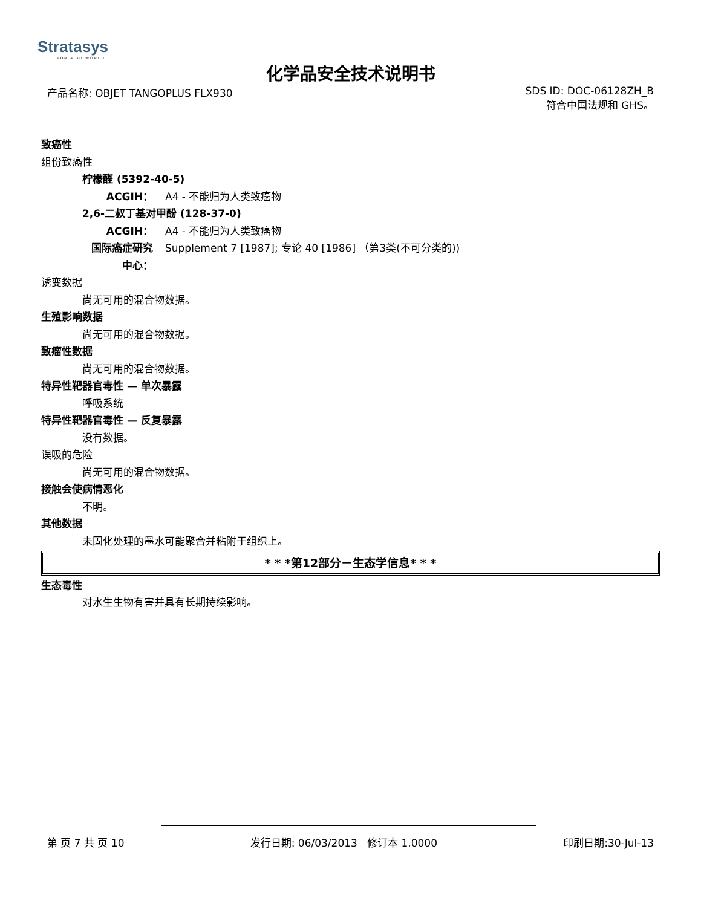Stratasys
FOR A 3D WORLD
化学品安全技术说明书
产品名称: OBJET TANGOPLUS FLX930
SDS ID: DOC-06128ZH_B
符合中国法规和 GHS。
致癌性
组份致癌性
柠檬醛 (5392-40-5)
ACGIH： A4 - 不能归为人类致癌物
2,6-二叔丁基对甲酚 (128-37-0)
ACGIH： A4 - 不能归为人类致癌物
国际癌症研究
中心：
Supplement 7 [1987]; 专论 40 [1986] （第3类(不可分类的))
诱变数据
尚无可用的混合物数据。
生殖影响数据
尚无可用的混合物数据。
致瘤性数据
尚无可用的混合物数据。
特异性靶器官毒性 — 单次暴露
呼吸系统
特异性靶器官毒性 — 反复暴露
没有数据。
误吸的危险
尚无可用的混合物数据。
接触会使病情恶化
不明。
其他数据
未固化处理的墨水可能聚合并粘附于组织上。
* * *第12部分－生态学信息* * *
生态毒性
对水生生物有害并具有长期持续影响。
第 页 7 共 页 10 发行日期: 06/03/2013 修订本 1.0000
印刷日期:30-Jul-13